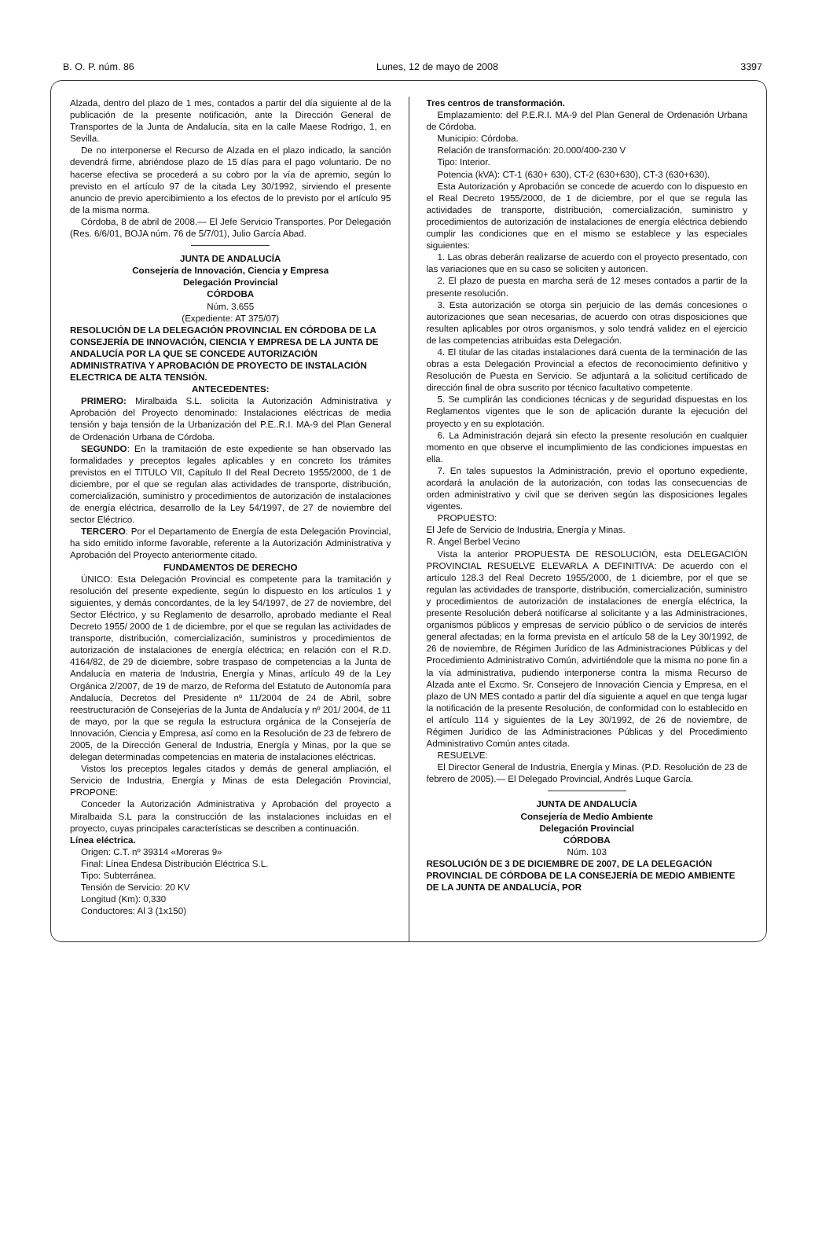B. O. P. núm. 86 Lunes, 12 de mayo de 2008 3397
Alzada, dentro del plazo de 1 mes, contados a partir del día siguiente al de la publicación de la presente notificación, ante la Dirección General de Transportes de la Junta de Andalucía, sita en la calle Maese Rodrigo, 1, en Sevilla.
De no interponerse el Recurso de Alzada en el plazo indicado, la sanción devendrá firme, abriéndose plazo de 15 días para el pago voluntario. De no hacerse efectiva se procederá a su cobro por la vía de apremio, según lo previsto en el artículo 97 de la citada Ley 30/1992, sirviendo el presente anuncio de previo apercibimiento a los efectos de lo previsto por el artículo 95 de la misma norma.
Córdoba, 8 de abril de 2008.— El Jefe Servicio Transportes. Por Delegación (Res. 6/6/01, BOJA núm. 76 de 5/7/01), Julio García Abad.
JUNTA DE ANDALUCÍA
Consejería de Innovación, Ciencia y Empresa
Delegación Provincial
CÓRDOBA
Núm. 3.655
(Expediente: AT 375/07)
RESOLUCIÓN DE LA DELEGACIÓN PROVINCIAL EN CÓRDOBA DE LA CONSEJERÍA DE INNOVACIÓN, CIENCIA Y EMPRESA DE LA JUNTA DE ANDALUCÍA POR LA QUE SE CONCEDE AUTORIZACIÓN ADMINISTRATIVA Y APROBACIÓN DE PROYECTO DE INSTALACIÓN ELECTRICA DE ALTA TENSIÓN.
ANTECEDENTES:
PRIMERO: Miralbaida S.L. solicita la Autorización Administrativa y Aprobación del Proyecto denominado: Instalaciones eléctricas de media tensión y baja tensión de la Urbanización del P.E..R.I. MA-9 del Plan General de Ordenación Urbana de Córdoba.
SEGUNDO: En la tramitación de este expediente se han observado las formalidades y preceptos legales aplicables y en concreto los trámites previstos en el TITULO VII, Capítulo II del Real Decreto 1955/2000, de 1 de diciembre, por el que se regulan alas actividades de transporte, distribución, comercialización, suministro y procedimientos de autorización de instalaciones de energía eléctrica, desarrollo de la Ley 54/1997, de 27 de noviembre del sector Eléctrico.
TERCERO: Por el Departamento de Energía de esta Delegación Provincial, ha sido emitido informe favorable, referente a la Autorización Administrativa y Aprobación del Proyecto anteriormente citado.
FUNDAMENTOS DE DERECHO
ÚNICO: Esta Delegación Provincial es competente para la tramitación y resolución del presente expediente, según lo dispuesto en los artículos 1 y siguientes, y demás concordantes, de la ley 54/1997, de 27 de noviembre, del Sector Eléctrico, y su Reglamento de desarrollo, aprobado mediante el Real Decreto 1955/ 2000 de 1 de diciembre, por el que se regulan las actividades de transporte, distribución, comercialización, suministros y procedimientos de autorización de instalaciones de energía eléctrica; en relación con el R.D. 4164/82, de 29 de diciembre, sobre traspaso de competencias a la Junta de Andalucía en materia de Industria, Energía y Minas, artículo 49 de la Ley Orgánica 2/2007, de 19 de marzo, de Reforma del Estatuto de Autonomía para Andalucía, Decretos del Presidente nº 11/2004 de 24 de Abril, sobre reestructuración de Consejerías de la Junta de Andalucía y nº 201/ 2004, de 11 de mayo, por la que se regula la estructura orgánica de la Consejería de Innovación, Ciencia y Empresa, así como en la Resolución de 23 de febrero de 2005, de la Dirección General de Industria, Energía y Minas, por la que se delegan determinadas competencias en materia de instalaciones eléctricas.
Vistos los preceptos legales citados y demás de general ampliación, el Servicio de Industria, Energía y Minas de esta Delegación Provincial, PROPONE:
Conceder la Autorización Administrativa y Aprobación del proyecto a Miralbaida S.L para la construcción de las instalaciones incluidas en el proyecto, cuyas principales características se describen a continuación.
Línea eléctrica.
Origen: C.T. nº 39314 «Moreras 9»
Final: Línea Endesa Distribución Eléctrica S.L.
Tipo: Subterránea.
Tensión de Servicio: 20 KV
Longitud (Km): 0,330
Conductores: Al 3 (1x150)
Tres centros de transformación.
Emplazamiento: del P.E.R.I. MA-9 del Plan General de Ordenación Urbana de Córdoba.
Municipio: Córdoba.
Relación de transformación: 20.000/400-230 V
Tipo: Interior.
Potencia (kVA): CT-1 (630+ 630), CT-2 (630+630), CT-3 (630+630).
Esta Autorización y Aprobación se concede de acuerdo con lo dispuesto en el Real Decreto 1955/2000, de 1 de diciembre, por el que se regula las actividades de transporte, distribución, comercialización, suministro y procedimientos de autorización de instalaciones de energía eléctrica debiendo cumplir las condiciones que en el mismo se establece y las especiales siguientes:
1. Las obras deberán realizarse de acuerdo con el proyecto presentado, con las variaciones que en su caso se soliciten y autoricen.
2. El plazo de puesta en marcha será de 12 meses contados a partir de la presente resolución.
3. Esta autorización se otorga sin perjuicio de las demás concesiones o autorizaciones que sean necesarias, de acuerdo con otras disposiciones que resulten aplicables por otros organismos, y solo tendrá validez en el ejercicio de las competencias atribuidas esta Delegación.
4. El titular de las citadas instalaciones dará cuenta de la terminación de las obras a esta Delegación Provincial a efectos de reconocimiento definitivo y Resolución de Puesta en Servicio. Se adjuntará a la solicitud certificado de dirección final de obra suscrito por técnico facultativo competente.
5. Se cumplirán las condiciones técnicas y de seguridad dispuestas en los Reglamentos vigentes que le son de aplicación durante la ejecución del proyecto y en su explotación.
6. La Administración dejará sin efecto la presente resolución en cualquier momento en que observe el incumplimiento de las condiciones impuestas en ella.
7. En tales supuestos la Administración, previo el oportuno expediente, acordará la anulación de la autorización, con todas las consecuencias de orden administrativo y civil que se deriven según las disposiciones legales vigentes.
PROPUESTO:
El Jefe de Servicio de Industria, Energía y Minas.
R. Ángel Berbel Vecino
Vista la anterior PROPUESTA DE RESOLUCIÓN, esta DELEGACIÓN PROVINCIAL RESUELVE ELEVARLA A DEFINITIVA: De acuerdo con el artículo 128.3 del Real Decreto 1955/2000, de 1 diciembre, por el que se regulan las actividades de transporte, distribución, comercialización, suministro y procedimientos de autorización de instalaciones de energía eléctrica, la presente Resolución deberá notifícarse al solicitante y a las Administraciones, organismos públicos y empresas de servicio público o de servicios de interés general afectadas; en la forma prevista en el artículo 58 de la Ley 30/1992, de 26 de noviembre, de Régimen Jurídico de las Administraciones Públicas y del Procedimiento Administrativo Común, advirtiéndole que la misma no pone fin a la vía administrativa, pudiendo interponerse contra la misma Recurso de Alzada ante el Excmo. Sr. Consejero de Innovación Ciencia y Empresa, en el plazo de UN MES contado a partir del día siguiente a aquel en que tenga lugar la notificación de la presente Resolución, de conformidad con lo establecido en el artículo 114 y siguientes de la Ley 30/1992, de 26 de noviembre, de Régimen Jurídico de las Administraciones Públicas y del Procedimiento Administrativo Común antes citada.
RESUELVE:
El Director General de Industria, Energía y Minas. (P.D. Resolución de 23 de febrero de 2005).— El Delegado Provincial, Andrés Luque García.
JUNTA DE ANDALUCÍA
Consejería de Medio Ambiente
Delegación Provincial
CÓRDOBA
Núm. 103
RESOLUCIÓN DE 3 DE DICIEMBRE DE 2007, DE LA DELEGACIÓN PROVINCIAL DE CÓRDOBA DE LA CONSEJERÍA DE MEDIO AMBIENTE DE LA JUNTA DE ANDALUCÍA, POR